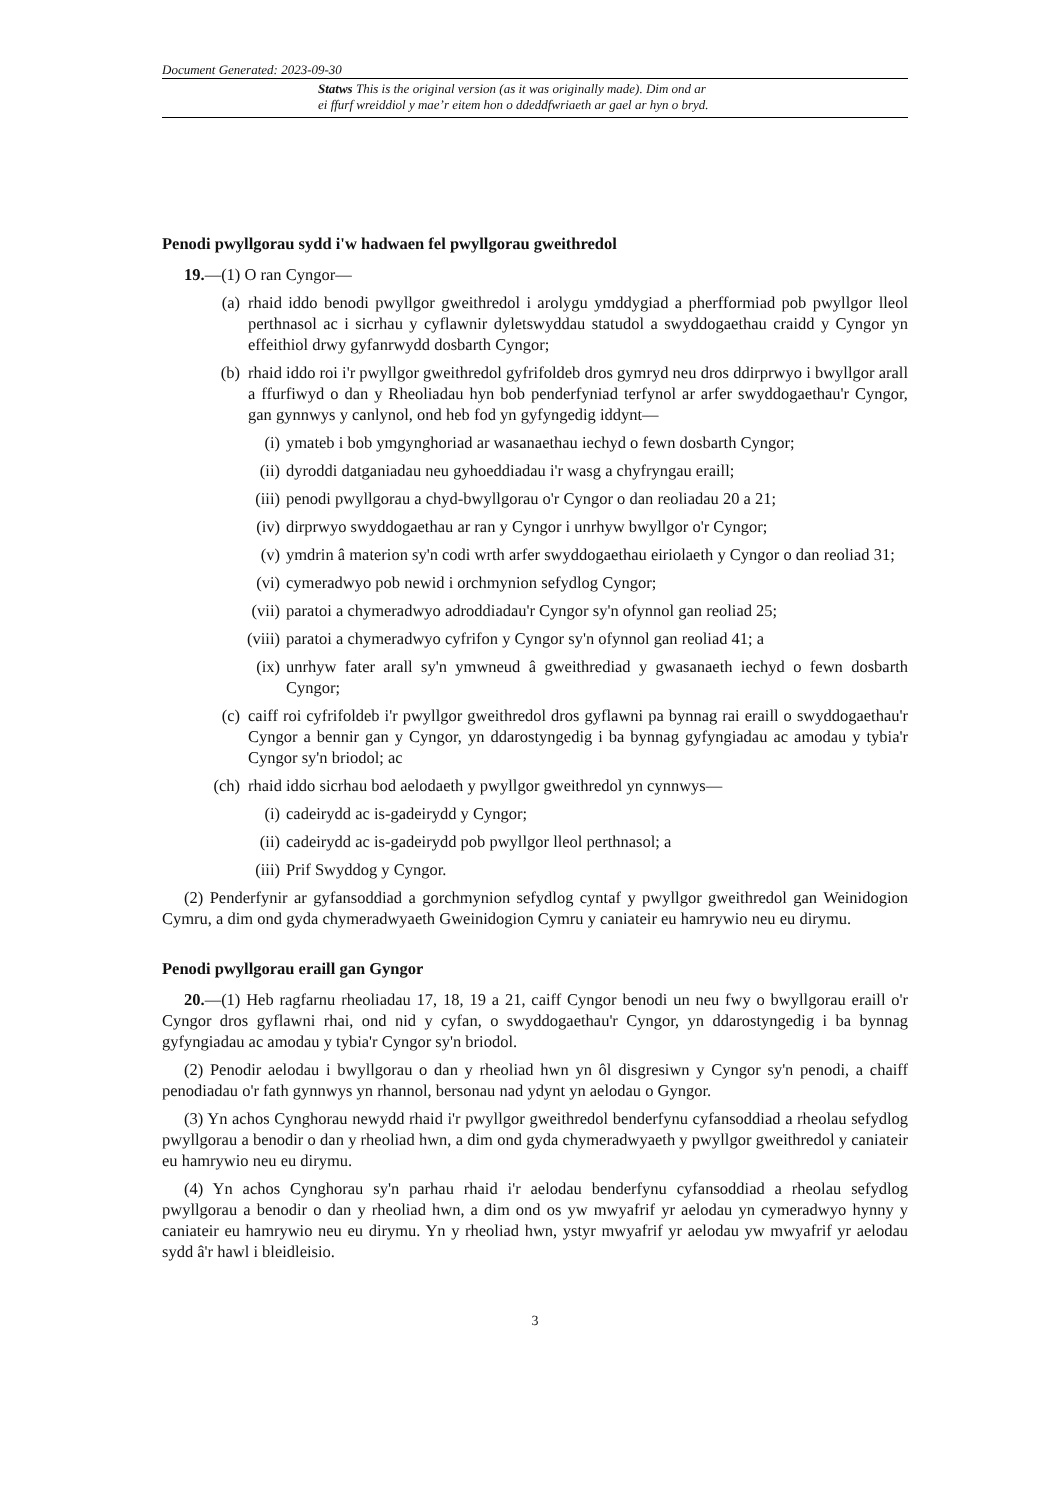Document Generated: 2023-09-30
Statws This is the original version (as it was originally made). Dim ond ar
ei ffurf wreiddiol y mae’r eitem hon o ddeddfwriaeth ar gael ar hyn o bryd.
Penodi pwyllgorau sydd i'w hadwaen fel pwyllgorau gweithredol
19.—(1) O ran Cyngor—
(a) rhaid iddo benodi pwyllgor gweithredol i arolygu ymddygiad a pherfformiad pob pwyllgor lleol perthnasol ac i sicrhau y cyflawnir dyletswyddau statudol a swyddogaethau craidd y Cyngor yn effeithiol drwy gyfanrwydd dosbarth Cyngor;
(b) rhaid iddo roi i'r pwyllgor gweithredol gyfrifoldeb dros gymryd neu dros ddirprwyo i bwyllgor arall a ffurfiwyd o dan y Rheoliadau hyn bob penderfyniad terfynol ar arfer swyddogaethau'r Cyngor, gan gynnwys y canlynol, ond heb fod yn gyfyngedig iddynt—
(i) ymateb i bob ymgynghoriad ar wasanaethau iechyd o fewn dosbarth Cyngor;
(ii) dyroddi datganiadau neu gyhoeddiadau i'r wasg a chyfryngau eraill;
(iii) penodi pwyllgorau a chyd-bwyllgorau o'r Cyngor o dan reoliadau 20 a 21;
(iv) dirprwyo swyddogaethau ar ran y Cyngor i unrhyw bwyllgor o'r Cyngor;
(v) ymdrin â materion sy'n codi wrth arfer swyddogaethau eiriolaeth y Cyngor o dan reoliad 31;
(vi) cymeradwyo pob newid i orchmynion sefydlog Cyngor;
(vii) paratoi a chymeradwyo adroddiadau'r Cyngor sy'n ofynnol gan reoliad 25;
(viii) paratoi a chymeradwyo cyfrifon y Cyngor sy'n ofynnol gan reoliad 41; a
(ix) unrhyw fater arall sy'n ymwneud â gweithrediad y gwasanaeth iechyd o fewn dosbarth Cyngor;
(c) caiff roi cyfrifoldeb i'r pwyllgor gweithredol dros gyflawni pa bynnag rai eraill o swyddogaethau'r Cyngor a bennir gan y Cyngor, yn ddarostyngedig i ba bynnag gyfyngiadau ac amodau y tybia'r Cyngor sy'n briodol; ac
(ch) rhaid iddo sicrhau bod aelodaeth y pwyllgor gweithredol yn cynnwys—
(i) cadeirydd ac is-gadeirydd y Cyngor;
(ii) cadeirydd ac is-gadeirydd pob pwyllgor lleol perthnasol; a
(iii) Prif Swyddog y Cyngor.
(2) Penderfynir ar gyfansoddiad a gorchmynion sefydlog cyntaf y pwyllgor gweithredol gan Weinidogion Cymru, a dim ond gyda chymeradwyaeth Gweinidogion Cymru y caniateir eu hamrywio neu eu dirymu.
Penodi pwyllgorau eraill gan Gyngor
20.—(1) Heb ragfarnu rheoliadau 17, 18, 19 a 21, caiff Cyngor benodi un neu fwy o bwyllgorau eraill o'r Cyngor dros gyflawni rhai, ond nid y cyfan, o swyddogaethau'r Cyngor, yn ddarostyngedig i ba bynnag gyfyngiadau ac amodau y tybia'r Cyngor sy'n briodol.
(2) Penodir aelodau i bwyllgorau o dan y rheoliad hwn yn ôl disgresiwn y Cyngor sy'n penodi, a chaiff penodiadau o'r fath gynnwys yn rhannol, bersonau nad ydynt yn aelodau o Gyngor.
(3) Yn achos Cynghorau newydd rhaid i'r pwyllgor gweithredol benderfynu cyfansoddiad a rheolau sefydlog pwyllgorau a benodir o dan y rheoliad hwn, a dim ond gyda chymeradwyaeth y pwyllgor gweithredol y caniateir eu hamrywio neu eu dirymu.
(4) Yn achos Cynghorau sy'n parhau rhaid i'r aelodau benderfynu cyfansoddiad a rheolau sefydlog pwyllgorau a benodir o dan y rheoliad hwn, a dim ond os yw mwyafrif yr aelodau yn cymeradwyo hynny y caniateir eu hamrywio neu eu dirymu. Yn y rheoliad hwn, ystyr mwyafrif yr aelodau yw mwyafrif yr aelodau sydd â'r hawl i bleidleisio.
3